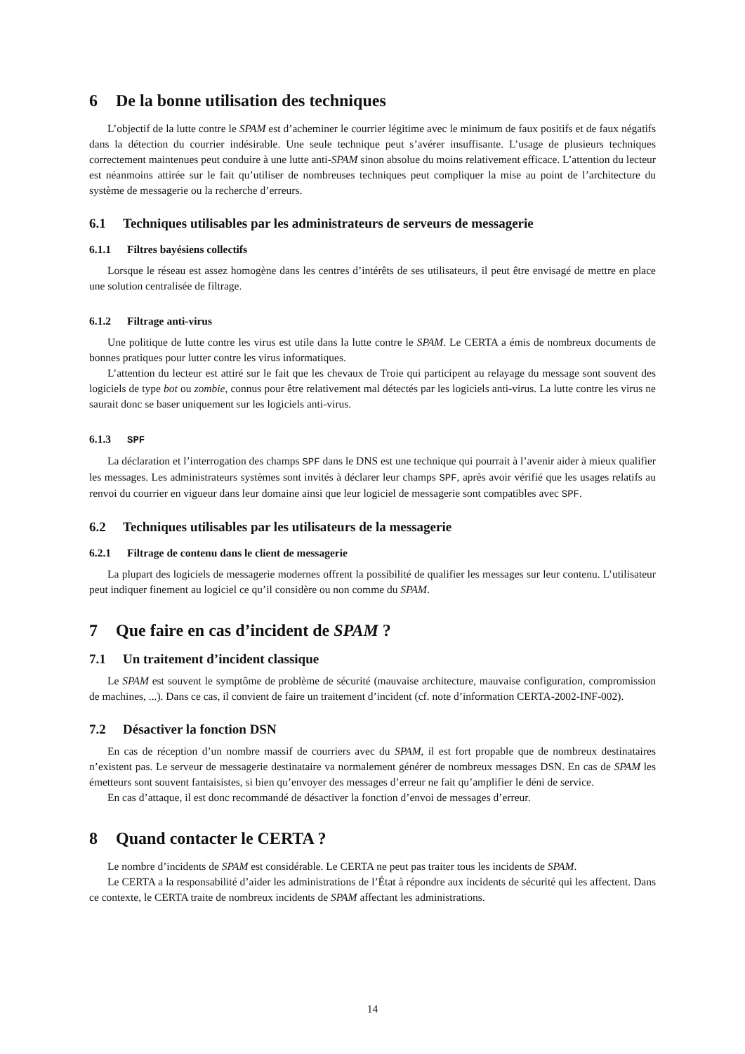6 De la bonne utilisation des techniques
L’objectif de la lutte contre le SPAM est d’acheminer le courrier légitime avec le minimum de faux positifs et de faux négatifs dans la détection du courrier indésirable. Une seule technique peut s’avérer insuffisante. L’usage de plusieurs techniques correctement maintenues peut conduire à une lutte anti-SPAM sinon absolue du moins relativement efficace. L’attention du lecteur est néanmoins attirée sur le fait qu’utiliser de nombreuses techniques peut compliquer la mise au point de l’architecture du système de messagerie ou la recherche d’erreurs.
6.1 Techniques utilisables par les administrateurs de serveurs de messagerie
6.1.1 Filtres bayésiens collectifs
Lorsque le réseau est assez homogène dans les centres d’intérêts de ses utilisateurs, il peut être envisagé de mettre en place une solution centralisée de filtrage.
6.1.2 Filtrage anti-virus
Une politique de lutte contre les virus est utile dans la lutte contre le SPAM. Le CERTA a émis de nombreux documents de bonnes pratiques pour lutter contre les virus informatiques.
L’attention du lecteur est attiré sur le fait que les chevaux de Troie qui participent au relayage du message sont souvent des logiciels de type bot ou zombie, connus pour être relativement mal détectés par les logiciels anti-virus. La lutte contre les virus ne saurait donc se baser uniquement sur les logiciels anti-virus.
6.1.3 SPF
La déclaration et l’interrogation des champs SPF dans le DNS est une technique qui pourrait à l’avenir aider à mieux qualifier les messages. Les administrateurs systèmes sont invités à déclarer leur champs SPF, après avoir vérifié que les usages relatifs au renvoi du courrier en vigueur dans leur domaine ainsi que leur logiciel de messagerie sont compatibles avec SPF.
6.2 Techniques utilisables par les utilisateurs de la messagerie
6.2.1 Filtrage de contenu dans le client de messagerie
La plupart des logiciels de messagerie modernes offrent la possibilité de qualifier les messages sur leur contenu. L’utilisateur peut indiquer finement au logiciel ce qu’il considère ou non comme du SPAM.
7 Que faire en cas d’incident de SPAM ?
7.1 Un traitement d’incident classique
Le SPAM est souvent le symptôme de problème de sécurité (mauvaise architecture, mauvaise configuration, compromission de machines, ...). Dans ce cas, il convient de faire un traitement d’incident (cf. note d’information CERTA-2002-INF-002).
7.2 Désactiver la fonction DSN
En cas de réception d’un nombre massif de courriers avec du SPAM, il est fort propable que de nombreux destinataires n’existent pas. Le serveur de messagerie destinataire va normalement générer de nombreux messages DSN. En cas de SPAM les émetteurs sont souvent fantaisistes, si bien qu’envoyer des messages d’erreur ne fait qu’amplifier le déni de service.
En cas d’attaque, il est donc recommandé de désactiver la fonction d’envoi de messages d’erreur.
8 Quand contacter le CERTA ?
Le nombre d’incidents de SPAM est considérable. Le CERTA ne peut pas traiter tous les incidents de SPAM.
Le CERTA a la responsabilité d’aider les administrations de l’État à répondre aux incidents de sécurité qui les affectent. Dans ce contexte, le CERTA traite de nombreux incidents de SPAM affectant les administrations.
14